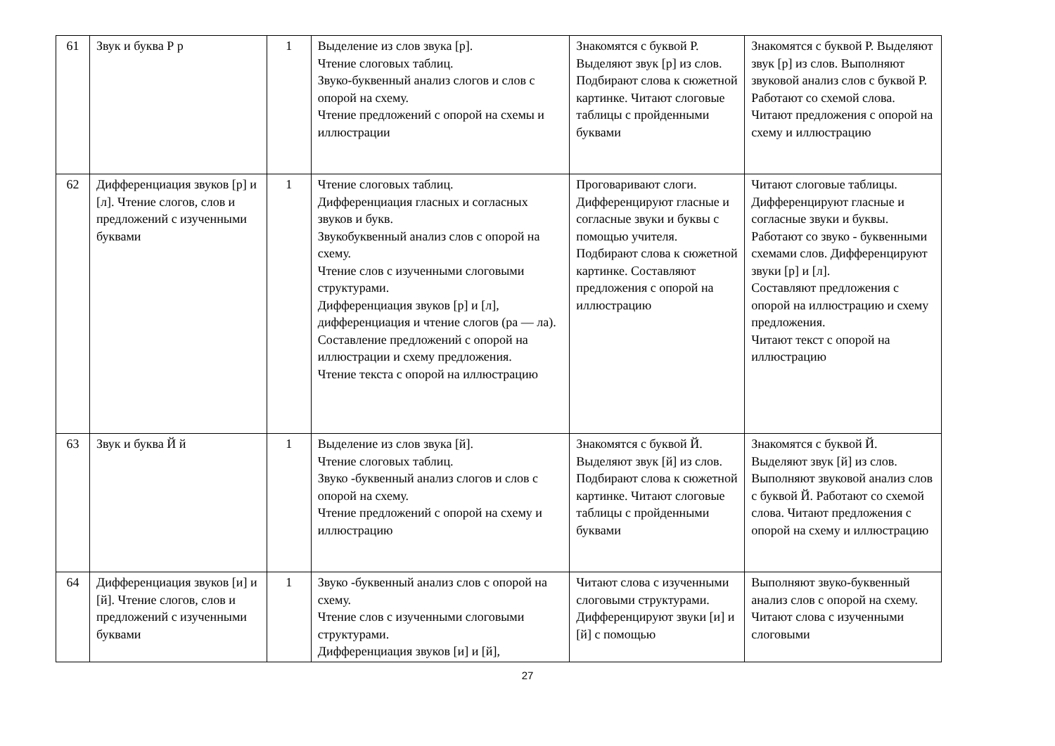| 61 | Звук и буква Р р | 1 | Выделение из слов звука [р]. Чтение слоговых таблиц. Звуко-буквенный анализ слогов и слов с опорой на схему. Чтение предложений с опорой на схемы и иллюстрации | Знакомятся с буквой Р. Выделяют звук [р] из слов. Подбирают слова к сюжетной картинке. Читают слоговые таблицы с пройденными буквами | Знакомятся с буквой Р. Выделяют звук [р] из слов. Выполняют звуковой анализ слов с буквой Р. Работают со схемой слова. Читают предложения с опорой на схему и иллюстрацию |
| 62 | Дифференциация звуков [р] и [л]. Чтение слогов, слов и предложений с изученными буквами | 1 | Чтение слоговых таблиц. Дифференциация гласных и согласных звуков и букв. Звукобуквенный анализ слов с опорой на схему. Чтение слов с изученными слоговыми структурами. Дифференциация звуков [р] и [л], дифференциация и чтение слогов (ра — ла). Составление предложений с опорой на иллюстрации и схему предложения. Чтение текста с опорой на иллюстрацию | Проговаривают слоги. Дифференцируют гласные и согласные звуки и буквы с помощью учителя. Подбирают слова к сюжетной картинке. Составляют предложения с опорой на иллюстрацию | Читают слоговые таблицы. Дифференцируют гласные и согласные звуки и буквы. Работают со звуко - буквенными схемами слов. Дифференцируют звуки [р] и [л]. Составляют предложения с опорой на иллюстрацию и схему предложения. Читают текст с опорой на иллюстрацию |
| 63 | Звук и буква Й й | 1 | Выделение из слов звука [й]. Чтение слоговых таблиц. Звуко -буквенный анализ слогов и слов с опорой на схему. Чтение предложений с опорой на схему и иллюстрацию | Знакомятся с буквой Й. Выделяют звук [й] из слов. Подбирают слова к сюжетной картинке. Читают слоговые таблицы с пройденными буквами | Знакомятся с буквой Й. Выделяют звук [й] из слов. Выполняют звуковой анализ слов с буквой Й. Работают со схемой слова. Читают предложения с опорой на схему и иллюстрацию |
| 64 | Дифференциация звуков [и] и [й]. Чтение слогов, слов и предложений с изученными буквами | 1 | Звуко -буквенный анализ слов с опорой на схему. Чтение слов с изученными слоговыми структурами. Дифференциация звуков [и] и [й], | Читают слова с изученными слоговыми структурами. Дифференцируют звуки [и] и [й] с помощью | Выполняют звуко-буквенный анализ слов с опорой на схему. Читают слова с изученными слоговыми |
27